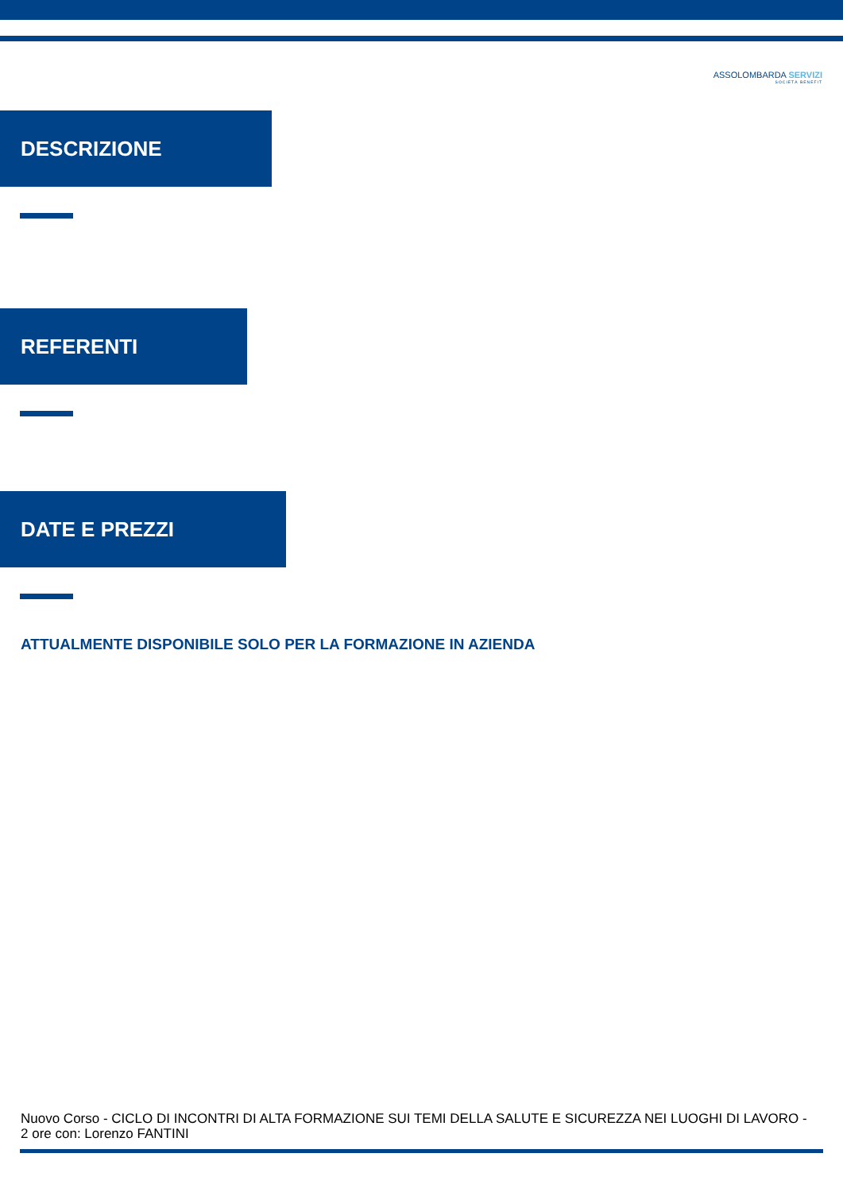ASSOLOMBARDA SERVIZI
SOCIETÀ BENEFIT
DESCRIZIONE
REFERENTI
DATE E PREZZI
ATTUALMENTE DISPONIBILE SOLO PER LA FORMAZIONE IN AZIENDA
Nuovo Corso - CICLO DI INCONTRI DI ALTA FORMAZIONE SUI TEMI DELLA SALUTE E SICUREZZA NEI LUOGHI DI LAVORO - 2 ore con: Lorenzo FANTINI